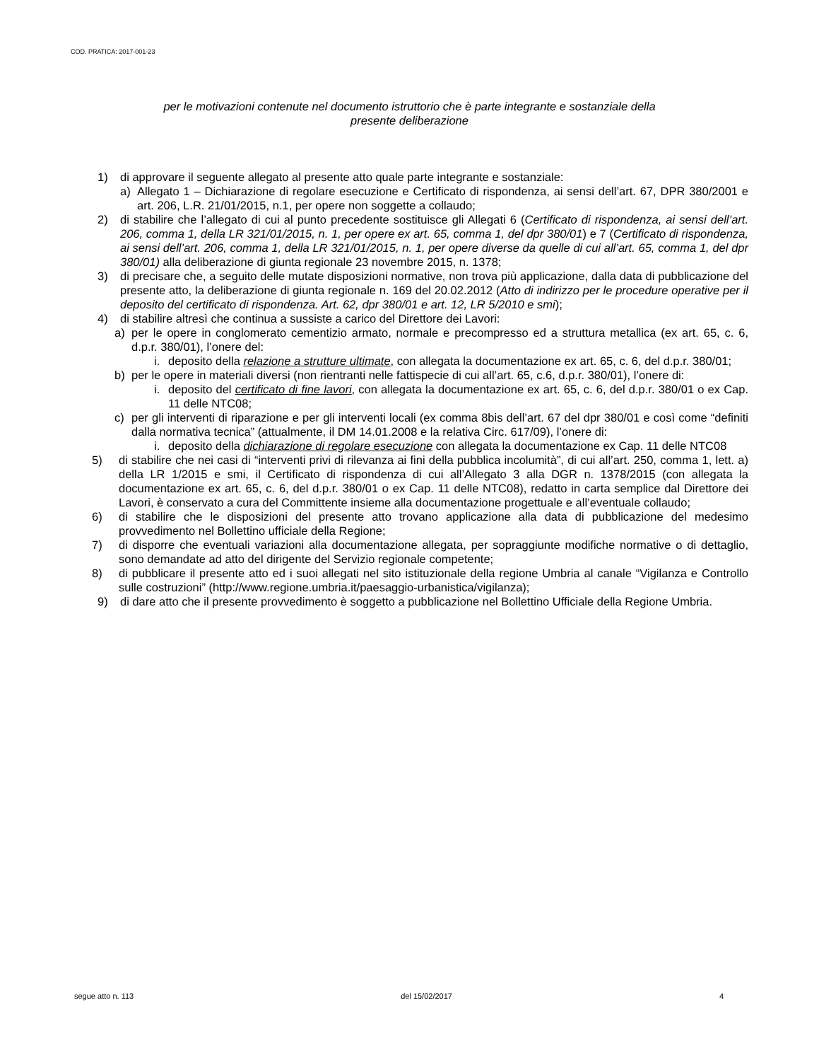COD. PRATICA: 2017-001-23
per le motivazioni contenute nel documento istruttorio che è parte integrante e sostanziale della
presente deliberazione
1) di approvare il seguente allegato al presente atto quale parte integrante e sostanziale:
a) Allegato 1 – Dichiarazione di regolare esecuzione e Certificato di rispondenza, ai sensi dell’art. 67, DPR 380/2001 e art. 206, L.R. 21/01/2015, n.1, per opere non soggette a collaudo;
2) di stabilire che l’allegato di cui al punto precedente sostituisce gli Allegati 6 (Certificato di rispondenza, ai sensi dell’art. 206, comma 1, della LR 321/01/2015, n. 1, per opere ex art. 65, comma 1, del dpr 380/01) e 7 (Certificato di rispondenza, ai sensi dell’art. 206, comma 1, della LR 321/01/2015, n. 1, per opere diverse da quelle di cui all’art. 65, comma 1, del dpr 380/01) alla deliberazione di giunta regionale 23 novembre 2015, n. 1378;
3) di precisare che, a seguito delle mutate disposizioni normative, non trova più applicazione, dalla data di pubblicazione del presente atto, la deliberazione di giunta regionale n. 169 del 20.02.2012 (Atto di indirizzo per le procedure operative per il deposito del certificato di rispondenza. Art. 62, dpr 380/01 e art. 12, LR 5/2010 e smi);
4) di stabilire altresì che continua a sussiste a carico del Direttore dei Lavori:
a) per le opere in conglomerato cementizio armato, normale e precompresso ed a struttura metallica (ex art. 65, c. 6, d.p.r. 380/01), l’onere del:
i. deposito della relazione a strutture ultimate, con allegata la documentazione ex art. 65, c. 6, del d.p.r. 380/01;
b) per le opere in materiali diversi (non rientranti nelle fattispecie di cui all’art. 65, c.6, d.p.r. 380/01), l’onere di:
i. deposito del certificato di fine lavori, con allegata la documentazione ex art. 65, c. 6, del d.p.r. 380/01 o ex Cap. 11 delle NTC08;
c) per gli interventi di riparazione e per gli interventi locali (ex comma 8bis dell’art. 67 del dpr 380/01 e così come “definiti dalla normativa tecnica” (attualmente, il DM 14.01.2008 e la relativa Circ. 617/09), l’onere di:
i. deposito della dichiarazione di regolare esecuzione con allegata la documentazione ex Cap. 11 delle NTC08
5) di stabilire che nei casi di “interventi privi di rilevanza ai fini della pubblica incolumità”, di cui all’art. 250, comma 1, lett. a) della LR 1/2015 e smi, il Certificato di rispondenza di cui all’Allegato 3 alla DGR n. 1378/2015 (con allegata la documentazione ex art. 65, c. 6, del d.p.r. 380/01 o ex Cap. 11 delle NTC08), redatto in carta semplice dal Direttore dei Lavori, è conservato a cura del Committente insieme alla documentazione progettuale e all’eventuale collaudo;
6) di stabilire che le disposizioni del presente atto trovano applicazione alla data di pubblicazione del medesimo provvedimento nel Bollettino ufficiale della Regione;
7) di disporre che eventuali variazioni alla documentazione allegata, per sopraggiunte modifiche normative o di dettaglio, sono demandate ad atto del dirigente del Servizio regionale competente;
8) di pubblicare il presente atto ed i suoi allegati nel sito istituzionale della regione Umbria al canale “Vigilanza e Controllo sulle costruzioni” (http://www.regione.umbria.it/paesaggio-urbanistica/vigilanza);
9) di dare atto che il presente provvedimento è soggetto a pubblicazione nel Bollettino Ufficiale della Regione Umbria.
segue atto n. 113 del 15/02/2017 4